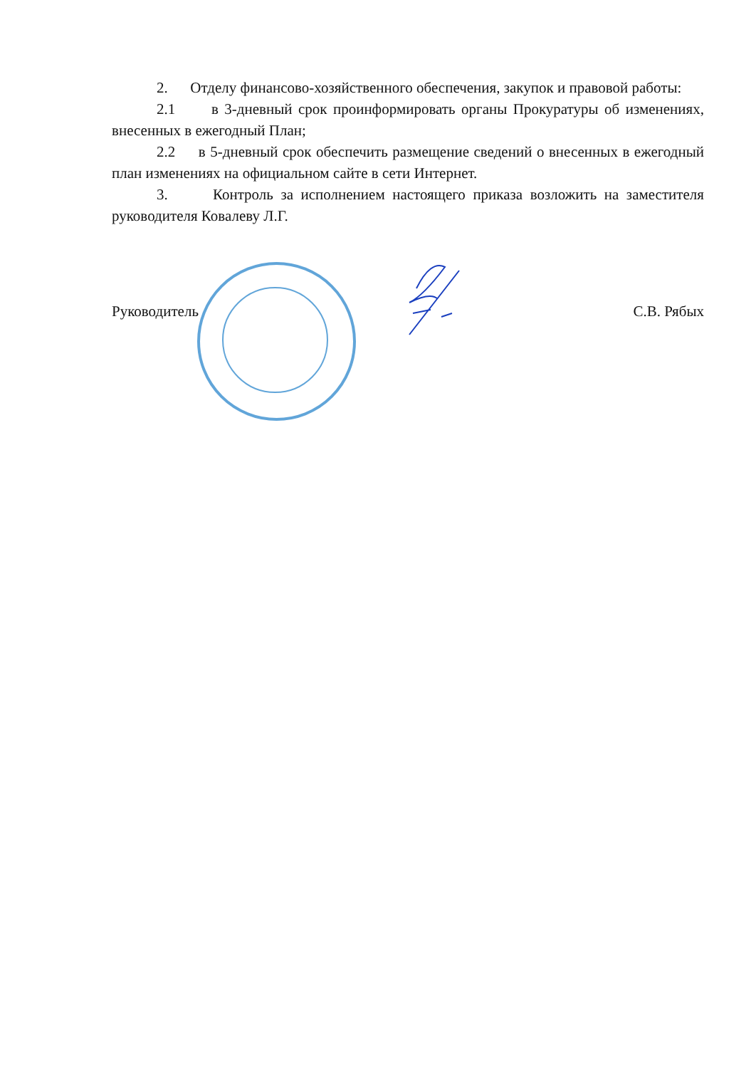2. Отделу финансово-хозяйственного обеспечения, закупок и правовой работы:
2.1 в 3-дневный срок проинформировать органы Прокуратуры об изменениях, внесенных в ежегодный План;
2.2 в 5-дневный срок обеспечить размещение сведений о внесенных в ежегодный план изменениях на официальном сайте в сети Интернет.
3. Контроль за исполнением настоящего приказа возложить на заместителя руководителя Ковалеву Л.Г.
Руководитель С.В. Рябых